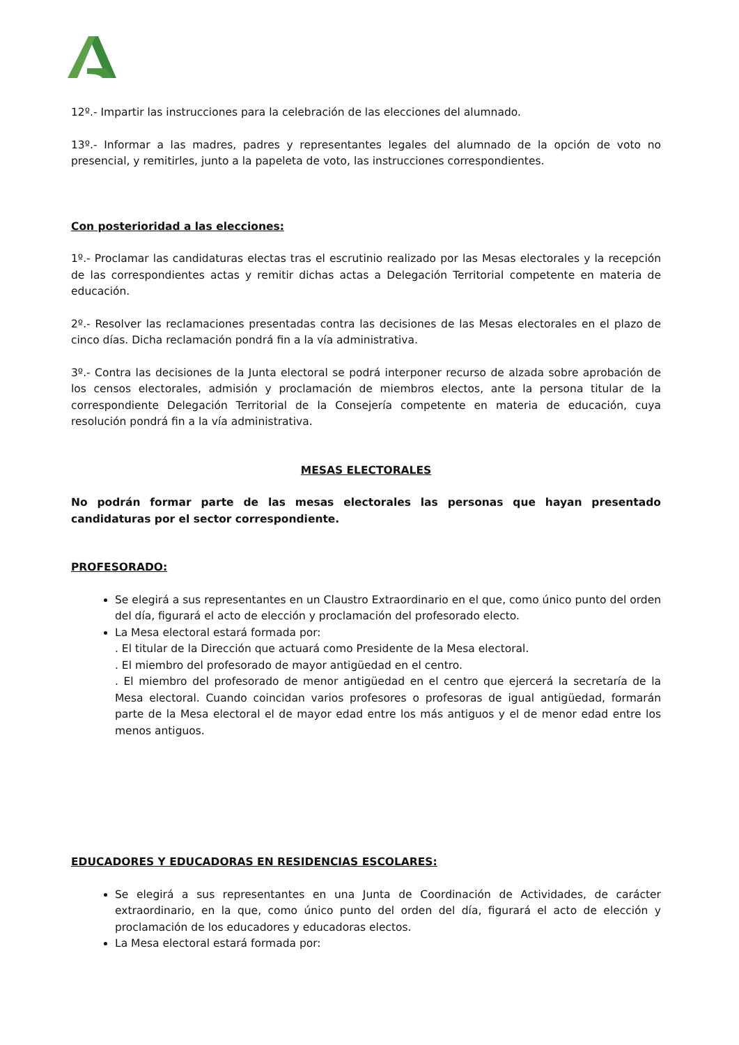12º.- Impartir las instrucciones para la celebración de las elecciones del alumnado.
13º.- Informar a las madres, padres y representantes legales del alumnado de la opción de voto no presencial, y remitirles, junto a la papeleta de voto, las instrucciones correspondientes.
Con posterioridad a las elecciones:
1º.- Proclamar las candidaturas electas tras el escrutinio realizado por las Mesas electorales y la recepción de las correspondientes actas y remitir dichas actas a Delegación Territorial competente en materia de educación.
2º.- Resolver las reclamaciones presentadas contra las decisiones de las Mesas electorales en el plazo de cinco días. Dicha reclamación pondrá fin a la vía administrativa.
3º.- Contra las decisiones de la Junta electoral se podrá interponer recurso de alzada sobre aprobación de los censos electorales, admisión y proclamación de miembros electos, ante la persona titular de la correspondiente Delegación Territorial de la Consejería competente en materia de educación, cuya resolución pondrá fin a la vía administrativa.
MESAS ELECTORALES
No podrán formar parte de las mesas electorales las personas que hayan presentado candidaturas por el sector correspondiente.
PROFESORADO:
Se elegirá a sus representantes en un Claustro Extraordinario en el que, como único punto del orden del día, figurará el acto de elección y proclamación del profesorado electo.
La Mesa electoral estará formada por:
. El titular de la Dirección que actuará como Presidente de la Mesa electoral.
. El miembro del profesorado de mayor antigüedad en el centro.
. El miembro del profesorado de menor antigüedad en el centro que ejercerá la secretaría de la Mesa electoral. Cuando coincidan varios profesores o profesoras de igual antigüedad, formarán parte de la Mesa electoral el de mayor edad entre los más antiguos y el de menor edad entre los menos antiguos.
EDUCADORES Y EDUCADORAS EN RESIDENCIAS ESCOLARES:
Se elegirá a sus representantes en una Junta de Coordinación de Actividades, de carácter extraordinario, en la que, como único punto del orden del día, figurará el acto de elección y proclamación de los educadores y educadoras electos.
La Mesa electoral estará formada por: